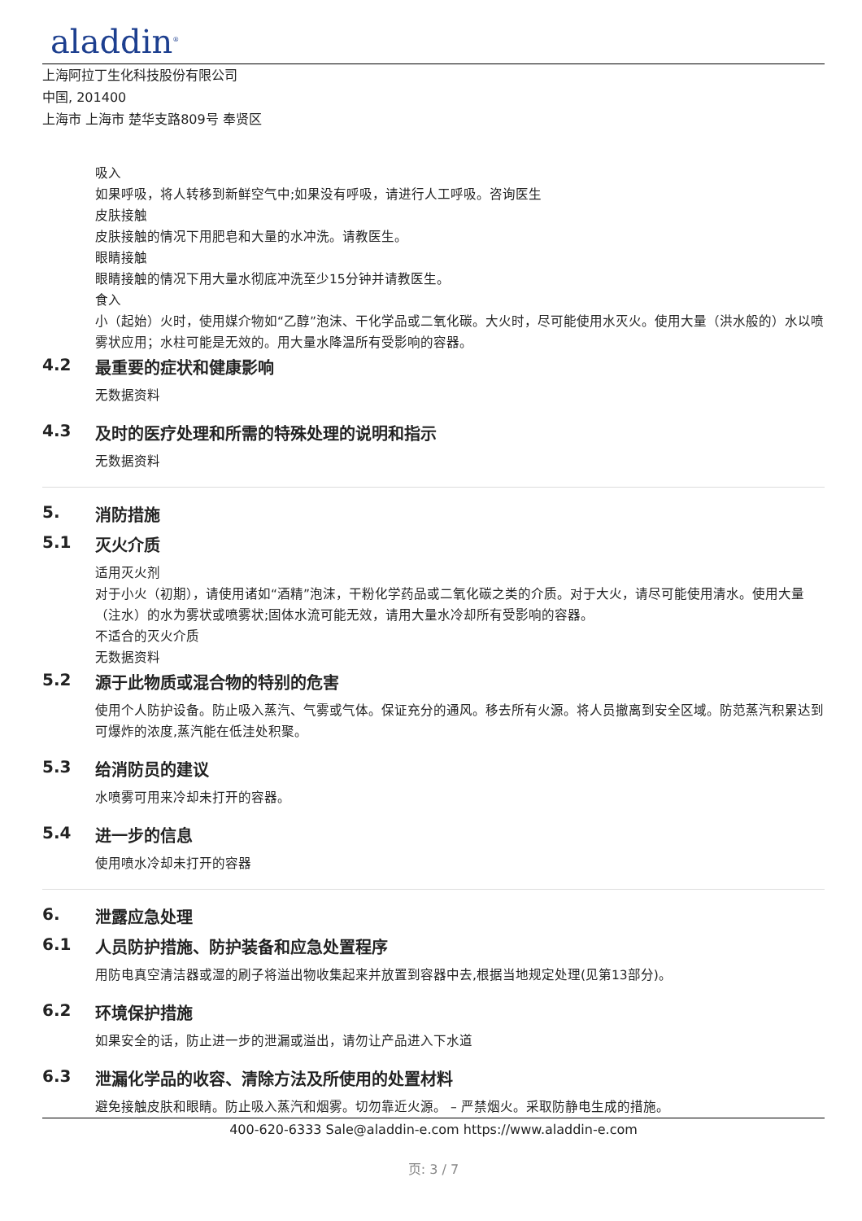aladdin<sup>®</sup>
上海阿拉丁生化科技股份有限公司
中国, 201400
上海市 上海市 楚华支路809号 奉贤区
吸入
如果呼吸，将人转移到新鲜空气中;如果没有呼吸，请进行人工呼吸。咨询医生
皮肤接触
皮肤接触的情况下用肥皂和大量的水冲洗。请教医生。
眼睛接触
眼睛接触的情况下用大量水彻底冲洗至少15分钟并请教医生。
食入
小（起始）火时，使用媒介物如“乙醇”泡沫、干化学品或二氧化碳。大火时，尽可能使用水灭火。使用大量（洪水般的）水以喷雾状应用；水柱可能是无效的。用大量水降温所有受影响的容器。
4.2 最重要的症状和健康影响
无数据资料
4.3 及时的医疗处理和所需的特殊处理的说明和指示
无数据资料
5. 消防措施
5.1 灭火介质
适用灭火剂
对于小火（初期），请使用诸如“酒精”泡沫，干粉化学药品或二氧化碳之类的介质。对于大火，请尽可能使用清水。使用大量（注水）的水为雾状或喷雾状;固体水流可能无效，请用大量水冷却所有受影响的容器。
不适合的灭火介质
无数据资料
5.2 源于此物质或混合物的特别的危害
使用个人防护设备。防止吸入蒸汽、气雾或气体。保证充分的通风。移去所有火源。将人员撤离到安全区域。防范蒸汽积累达到可爆炸的浓度,蒸汽能在低洼处积聚。
5.3 给消防员的建议
水喷雾可用来冷却未打开的容器。
5.4 进一步的信息
使用喷水冷却未打开的容器
6. 泄露应急处理
6.1 人员防护措施、防护装备和应急处置程序
用防电真空清洁器或湿的刷子将溢出物收集起来并放置到容器中去,根据当地规定处理(见第13部分)。
6.2 环境保护措施
如果安全的话，防止进一步的泄漏或溢出，请勿让产品进入下水道
6.3 泄漏化学品的收容、清除方法及所使用的处置材料
避免接触皮肤和眼睛。防止吸入蒸汽和烟雾。切勿靠近火源。 – 严禁烟火。采取防静电生成的措施。
400-620-6333 Sale@aladdin-e.com https://www.aladdin-e.com
页: 3 / 7